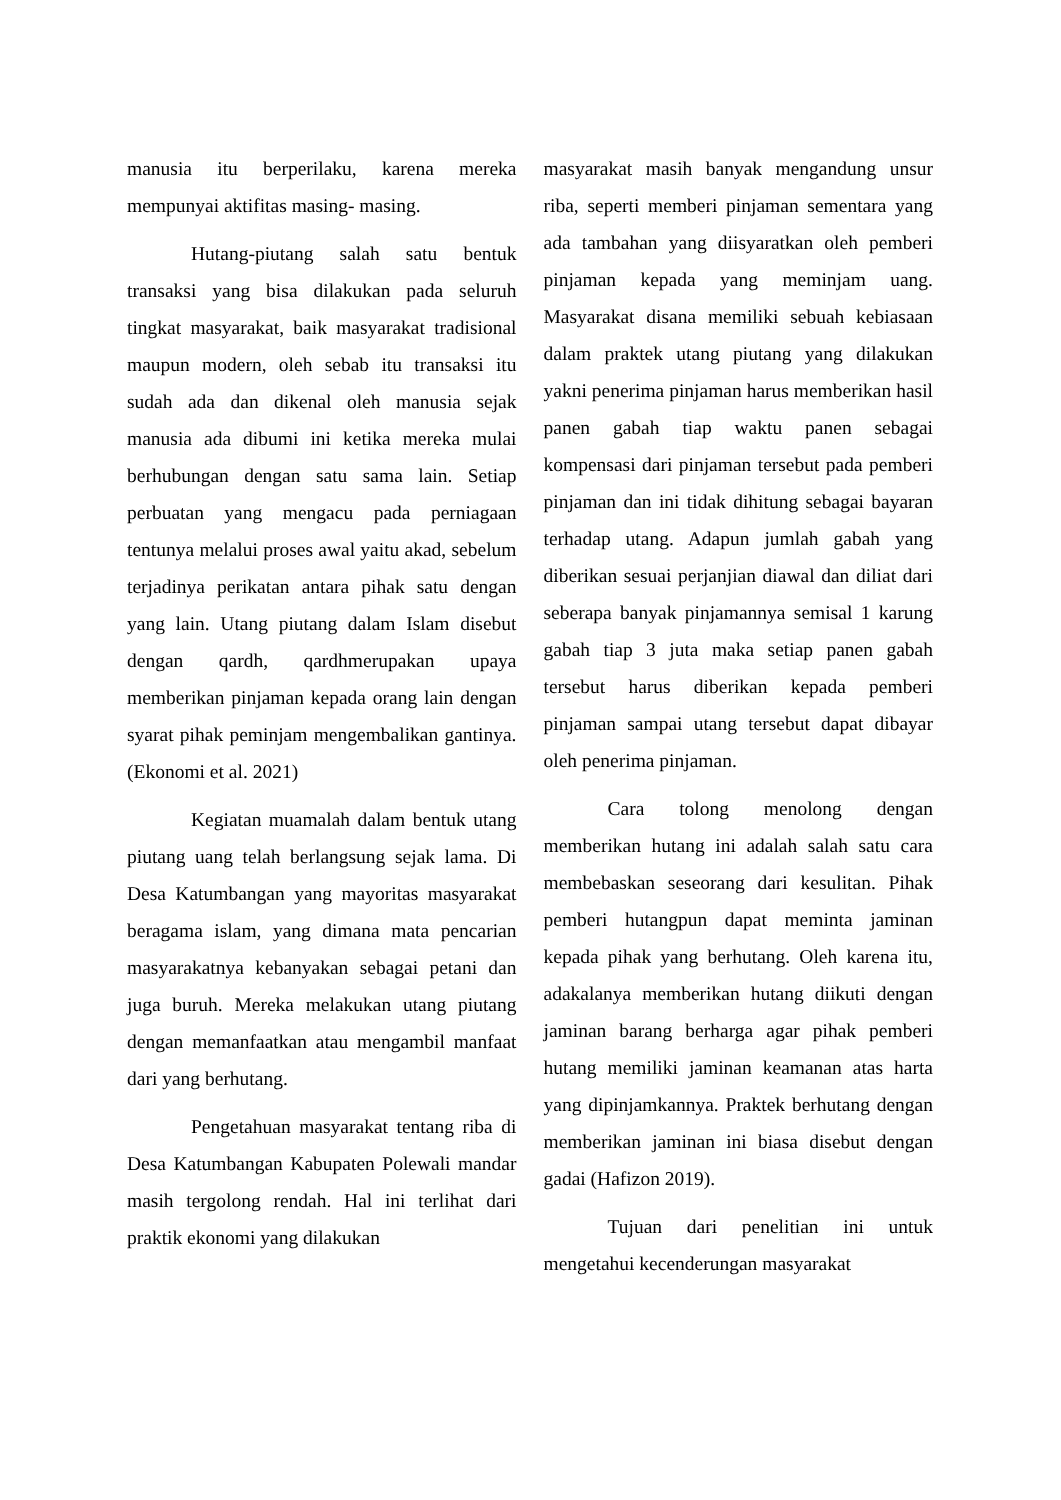manusia itu berperilaku, karena mereka mempunyai aktifitas masing- masing.
Hutang-piutang salah satu bentuk transaksi yang bisa dilakukan pada seluruh tingkat masyarakat, baik masyarakat tradisional maupun modern, oleh sebab itu transaksi itu sudah ada dan dikenal oleh manusia sejak manusia ada dibumi ini ketika mereka mulai berhubungan dengan satu sama lain. Setiap perbuatan yang mengacu pada perniagaan tentunya melalui proses awal yaitu akad, sebelum terjadinya perikatan antara pihak satu dengan yang lain. Utang piutang dalam Islam disebut dengan qardh, qardhmerupakan upaya memberikan pinjaman kepada orang lain dengan syarat pihak peminjam mengembalikan gantinya. (Ekonomi et al. 2021)
Kegiatan muamalah dalam bentuk utang piutang uang telah berlangsung sejak lama. Di Desa Katumbangan yang mayoritas masyarakat beragama islam, yang dimana mata pencarian masyarakatnya kebanyakan sebagai petani dan juga buruh. Mereka melakukan utang piutang dengan memanfaatkan atau mengambil manfaat dari yang berhutang.
Pengetahuan masyarakat tentang riba di Desa Katumbangan Kabupaten Polewali mandar masih tergolong rendah. Hal ini terlihat dari praktik ekonomi yang dilakukan
masyarakat masih banyak mengandung unsur riba, seperti memberi pinjaman sementara yang ada tambahan yang diisyaratkan oleh pemberi pinjaman kepada yang meminjam uang. Masyarakat disana memiliki sebuah kebiasaan dalam praktek utang piutang yang dilakukan yakni penerima pinjaman harus memberikan hasil panen gabah tiap waktu panen sebagai kompensasi dari pinjaman tersebut pada pemberi pinjaman dan ini tidak dihitung sebagai bayaran terhadap utang. Adapun jumlah gabah yang diberikan sesuai perjanjian diawal dan diliat dari seberapa banyak pinjamannya semisal 1 karung gabah tiap 3 juta maka setiap panen gabah tersebut harus diberikan kepada pemberi pinjaman sampai utang tersebut dapat dibayar oleh penerima pinjaman.
Cara tolong menolong dengan memberikan hutang ini adalah salah satu cara membebaskan seseorang dari kesulitan. Pihak pemberi hutangpun dapat meminta jaminan kepada pihak yang berhutang. Oleh karena itu, adakalanya memberikan hutang diikuti dengan jaminan barang berharga agar pihak pemberi hutang memiliki jaminan keamanan atas harta yang dipinjamkannya. Praktek berhutang dengan memberikan jaminan ini biasa disebut dengan gadai (Hafizon 2019).
Tujuan dari penelitian ini untuk mengetahui kecenderungan masyarakat